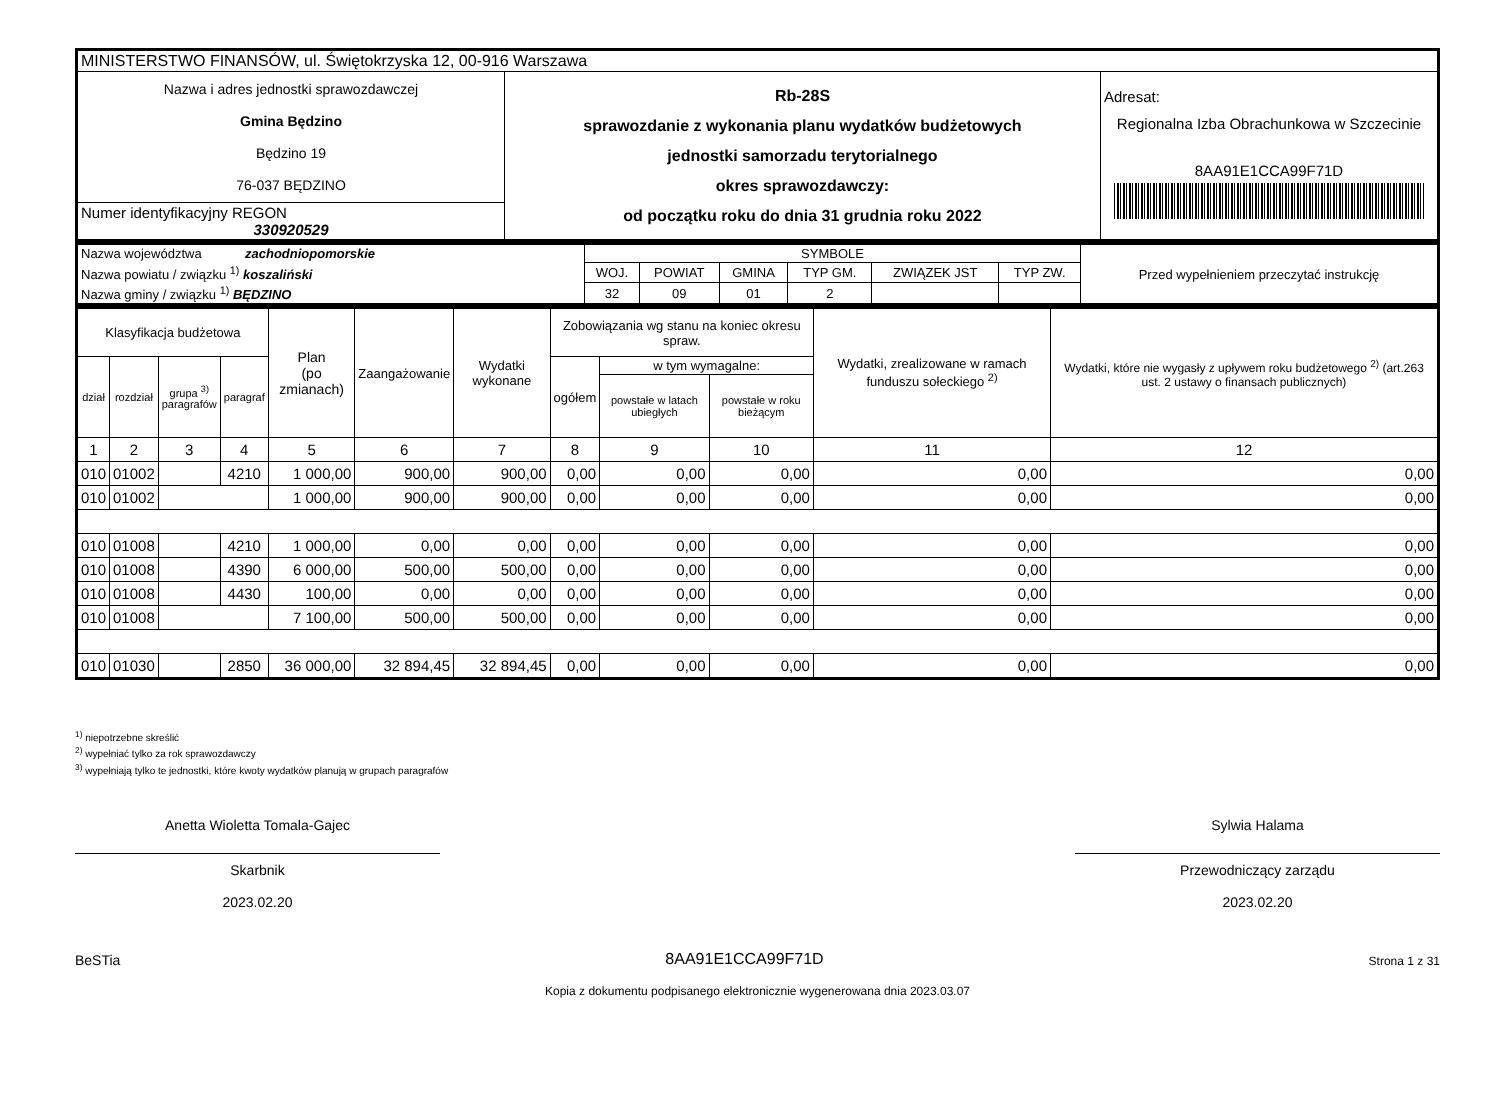| MINISTERSTWO FINANSÓW, ul. Świętokrzyska 12, 00-916 Warszawa | | |
| Nazwa i adres jednostki sprawozdawczej Gmina Będzino Będzino 19 76-037 BĘDZINO | Rb-28S sprawozdanie z wykonania planu wydatków budżetowych jednostki samorzadu terytorialnego okres sprawozdawczy: od początku roku do dnia 31 grudnia roku 2022 | Adresat: Regionalna Izba Obrachunkowa w Szczecinie 8AA91E1CCA99F71D |
| Numer identyfikacyjny REGON 330920529 | | |
| Nazwa województwa zachodniopomorskie | SYMBOLE | | | | | | Przed wypełnieniem przeczytać instrukcję |
| Nazwa powiatu / związku <sup>1)</sup> koszaliński | WOJ. | POWIAT | GMINA | TYP GM. | ZWIĄZEK JST | TYP ZW. | |
| Nazwa gminy / związku <sup>1)</sup> BĘDZINO | 32 | 09 | 01 | 2 | | | |
| Klasyfikacja budżetowa | | | | Plan (po zmianach) | Zaangażowanie | Wydatki wykonane | Zobowiązania wg stanu na koniec okresu spraw. | | | Wydatki, zrealizowane w ramach funduszu sołeckiego <sup>2)</sup> | Wydatki, które nie wygasły z upływem roku budżetowego <sup>2)</sup> (art.263 ust. 2 ustawy o finansach publicznych) |
| --- | --- | --- | --- | --- | --- | --- | --- | --- | --- | --- | --- |
| dział | rozdział | grupa <sup>3)</sup> paragrafów | paragraf | | | | ogółem | w tym wymagalne: | | | |
| | | | | | | | | powstałe w latach ubiegłych | powstałe w roku bieżącym | | |
| 1 | 2 | 3 | 4 | 5 | 6 | 7 | 8 | 9 | 10 | 11 | 12 |
| 010 | 01002 | | 4210 | 1 000,00 | 900,00 | 900,00 | 0,00 | 0,00 | 0,00 | 0,00 | 0,00 |
| 010 | 01002 | | | 1 000,00 | 900,00 | 900,00 | 0,00 | 0,00 | 0,00 | 0,00 | 0,00 |
| 010 | 01008 | | 4210 | 1 000,00 | 0,00 | 0,00 | 0,00 | 0,00 | 0,00 | 0,00 | 0,00 |
| 010 | 01008 | | 4390 | 6 000,00 | 500,00 | 500,00 | 0,00 | 0,00 | 0,00 | 0,00 | 0,00 |
| 010 | 01008 | | 4430 | 100,00 | 0,00 | 0,00 | 0,00 | 0,00 | 0,00 | 0,00 | 0,00 |
| 010 | 01008 | | | 7 100,00 | 500,00 | 500,00 | 0,00 | 0,00 | 0,00 | 0,00 | 0,00 |
| 010 | 01030 | | 2850 | 36 000,00 | 32 894,45 | 32 894,45 | 0,00 | 0,00 | 0,00 | 0,00 | 0,00 |
<sup>1)</sup> niepotrzebne skreślić
<sup>2)</sup> wypełniać tylko za rok sprawozdawczy
<sup>3)</sup> wypełniają tylko te jednostki, które kwoty wydatków planują w grupach paragrafów
Anetta Wioletta Tomala-Gajec
Skarbnik
2023.02.20
Sylwia Halama
Przewodniczący zarządu
2023.02.20
BeSTia 8AA91E1CCA99F71D Strona 1 z 31
Kopia z dokumentu podpisanego elektronicznie wygenerowana dnia 2023.03.07